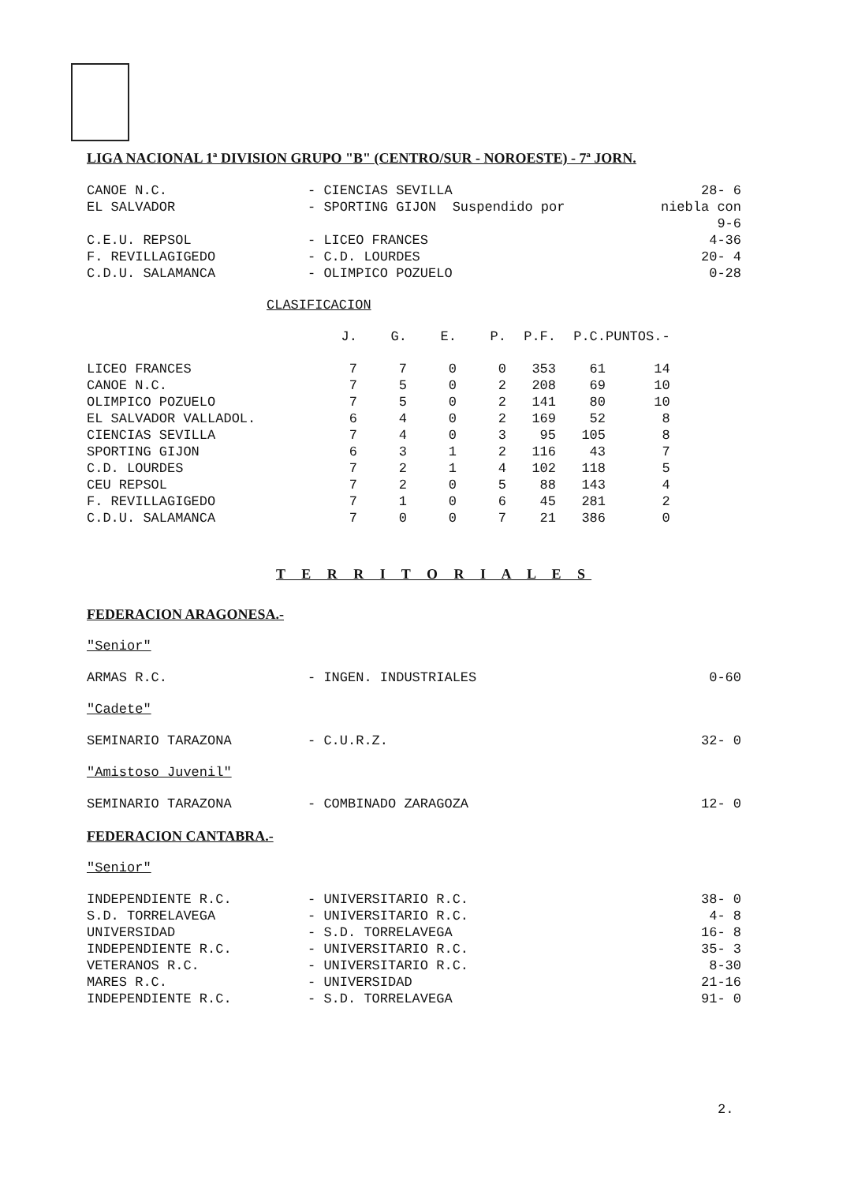LIGA NACIONAL 1ª DIVISION GRUPO "B" (CENTRO/SUR - NOROESTE) - 7ª JORN.
| CANOE N.C. | - CIENCIAS SEVILLA | 28- 6 |
| EL SALVADOR | - SPORTING GIJON Suspendido por | niebla con 9-6 |
| C.E.U. REPSOL | - LICEO FRANCES | 4-36 |
| F. REVILLAGIGEDO | - C.D. LOURDES | 20- 4 |
| C.D.U. SALAMANCA | - OLIMPICO POZUELO | 0-28 |
CLASIFICACION
| | J. | G. | E. | P. | P.F. | P.C. | PUNTOS.- |
| --- | --- | --- | --- | --- | --- | --- | --- |
| LICEO FRANCES | 7 | 7 | 0 | 0 | 353 | 61 | 14 |
| CANOE N.C. | 7 | 5 | 0 | 2 | 208 | 69 | 10 |
| OLIMPICO POZUELO | 7 | 5 | 0 | 2 | 141 | 80 | 10 |
| EL SALVADOR VALLADOL. | 6 | 4 | 0 | 2 | 169 | 52 | 8 |
| CIENCIAS SEVILLA | 7 | 4 | 0 | 3 | 95 | 105 | 8 |
| SPORTING GIJON | 6 | 3 | 1 | 2 | 116 | 43 | 7 |
| C.D. LOURDES | 7 | 2 | 1 | 4 | 102 | 118 | 5 |
| CEU REPSOL | 7 | 2 | 0 | 5 | 88 | 143 | 4 |
| F. REVILLAGIGEDO | 7 | 1 | 0 | 6 | 45 | 281 | 2 |
| C.D.U. SALAMANCA | 7 | 0 | 0 | 7 | 21 | 386 | 0 |
T E R R I T O R I A L E S
FEDERACION ARAGONESA.-
"Senior"
| ARMAS R.C. | - INGEN. INDUSTRIALES | 0-60 |
"Cadete"
| SEMINARIO TARAZONA | - C.U.R.Z. | 32- 0 |
"Amistoso Juvenil"
| SEMINARIO TARAZONA | - COMBINADO ZARAGOZA | 12- 0 |
FEDERACION CANTABRA.-
"Senior"
| INDEPENDIENTE R.C. | - UNIVERSITARIO R.C. | 38- 0 |
| S.D. TORRELAVEGA | - UNIVERSITARIO R.C. | 4- 8 |
| UNIVERSIDAD | - S.D. TORRELAVEGA | 16- 8 |
| INDEPENDIENTE R.C. | - UNIVERSITARIO R.C. | 35- 3 |
| VETERANOS R.C. | - UNIVERSITARIO R.C. | 8-30 |
| MARES R.C. | - UNIVERSIDAD | 21-16 |
| INDEPENDIENTE R.C. | - S.D. TORRELAVEGA | 91- 0 |
2.